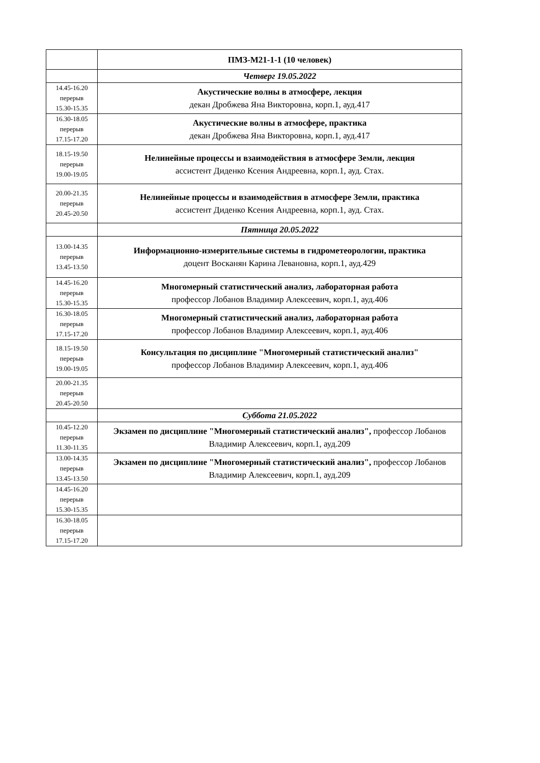| | ПМЗ-М21-1-1 (10 человек) |
| | Четверг 19.05.2022 |
| 14.45-16.20 перерыв 15.30-15.35 | Акустические волны в атмосфере, лекция декан Дробжева Яна Викторовна, корп.1, ауд.417 |
| 16.30-18.05 перерыв 17.15-17.20 | Акустические волны в атмосфере, практика декан Дробжева Яна Викторовна, корп.1, ауд.417 |
| 18.15-19.50 перерыв 19.00-19.05 | Нелинейные процессы и взаимодействия в атмосфере Земли, лекция ассистент Диденко Ксения Андреевна, корп.1, ауд. Стах. |
| 20.00-21.35 перерыв 20.45-20.50 | Нелинейные процессы и взаимодействия в атмосфере Земли, практика ассистент Диденко Ксения Андреевна, корп.1, ауд. Стах. |
| | Пятница 20.05.2022 |
| 13.00-14.35 перерыв 13.45-13.50 | Информационно-измерительные системы в гидрометеорологии, практика доцент Восканян Карина Левановна, корп.1, ауд.429 |
| 14.45-16.20 перерыв 15.30-15.35 | Многомерный статистический анализ, лабораторная работа профессор Лобанов Владимир Алексеевич, корп.1, ауд.406 |
| 16.30-18.05 перерыв 17.15-17.20 | Многомерный статистический анализ, лабораторная работа профессор Лобанов Владимир Алексеевич, корп.1, ауд.406 |
| 18.15-19.50 перерыв 19.00-19.05 | Консультация по дисциплине "Многомерный статистический анализ" профессор Лобанов Владимир Алексеевич, корп.1, ауд.406 |
| 20.00-21.35 перерыв 20.45-20.50 | |
| | Суббота 21.05.2022 |
| 10.45-12.20 перерыв 11.30-11.35 | Экзамен по дисциплине "Многомерный статистический анализ", профессор Лобанов Владимир Алексеевич, корп.1, ауд.209 |
| 13.00-14.35 перерыв 13.45-13.50 | Экзамен по дисциплине "Многомерный статистический анализ", профессор Лобанов Владимир Алексеевич, корп.1, ауд.209 |
| 14.45-16.20 перерыв 15.30-15.35 | |
| 16.30-18.05 перерыв 17.15-17.20 | |